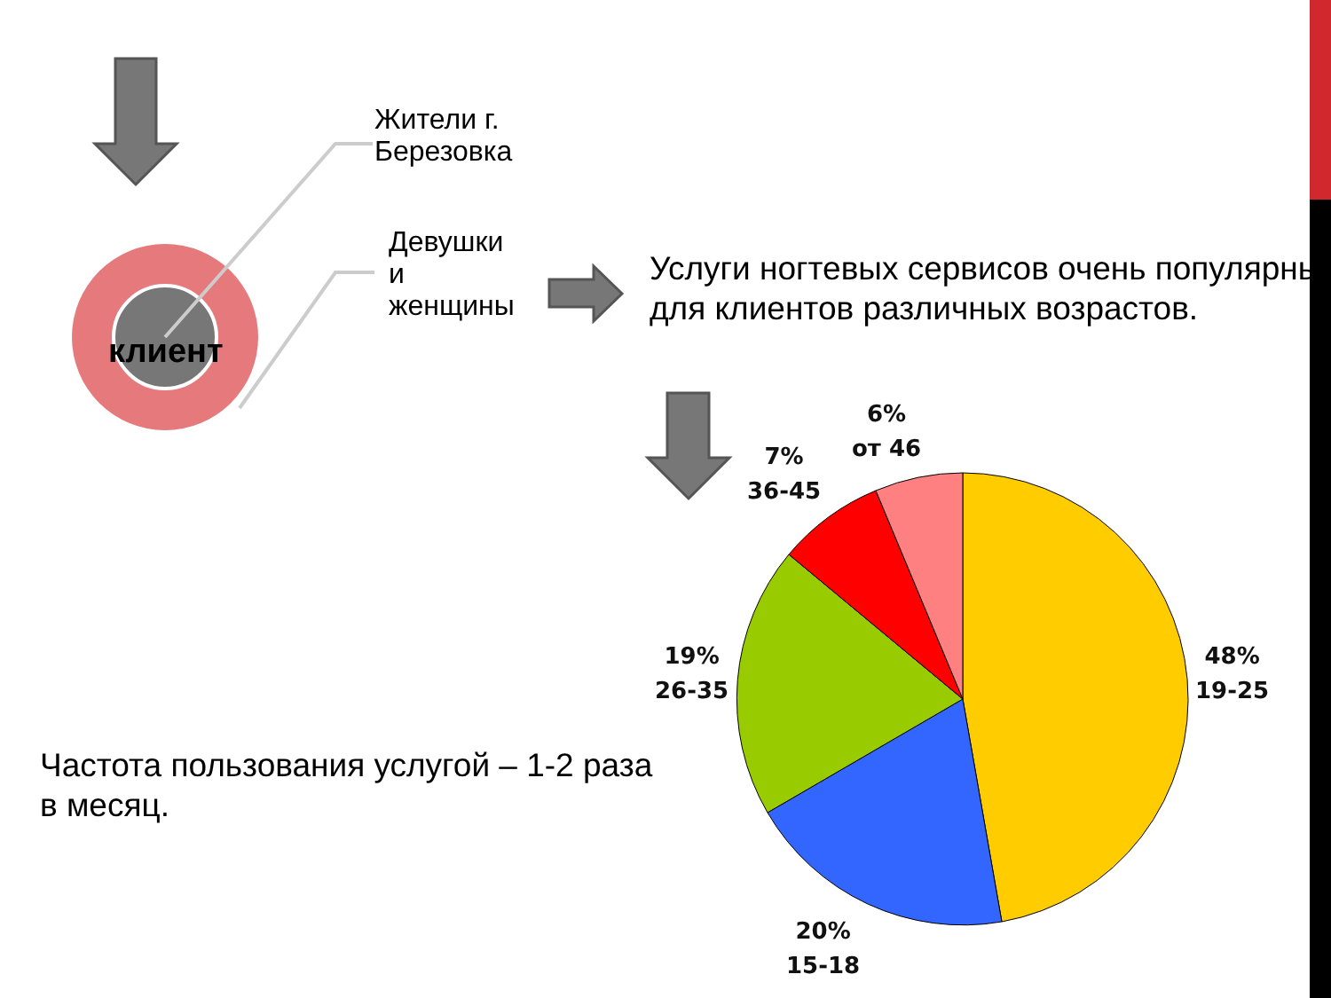Жители г.
Березовка
Девушки
и
женщины
клиент
Услуги ногтевых сервисов очень популярны для клиентов различных возрастов.
Частота пользования услугой – 1-2 раза в месяц.
6%
от 46
7%
36-45
19%
26-35
48%
19-25
20%
15-18